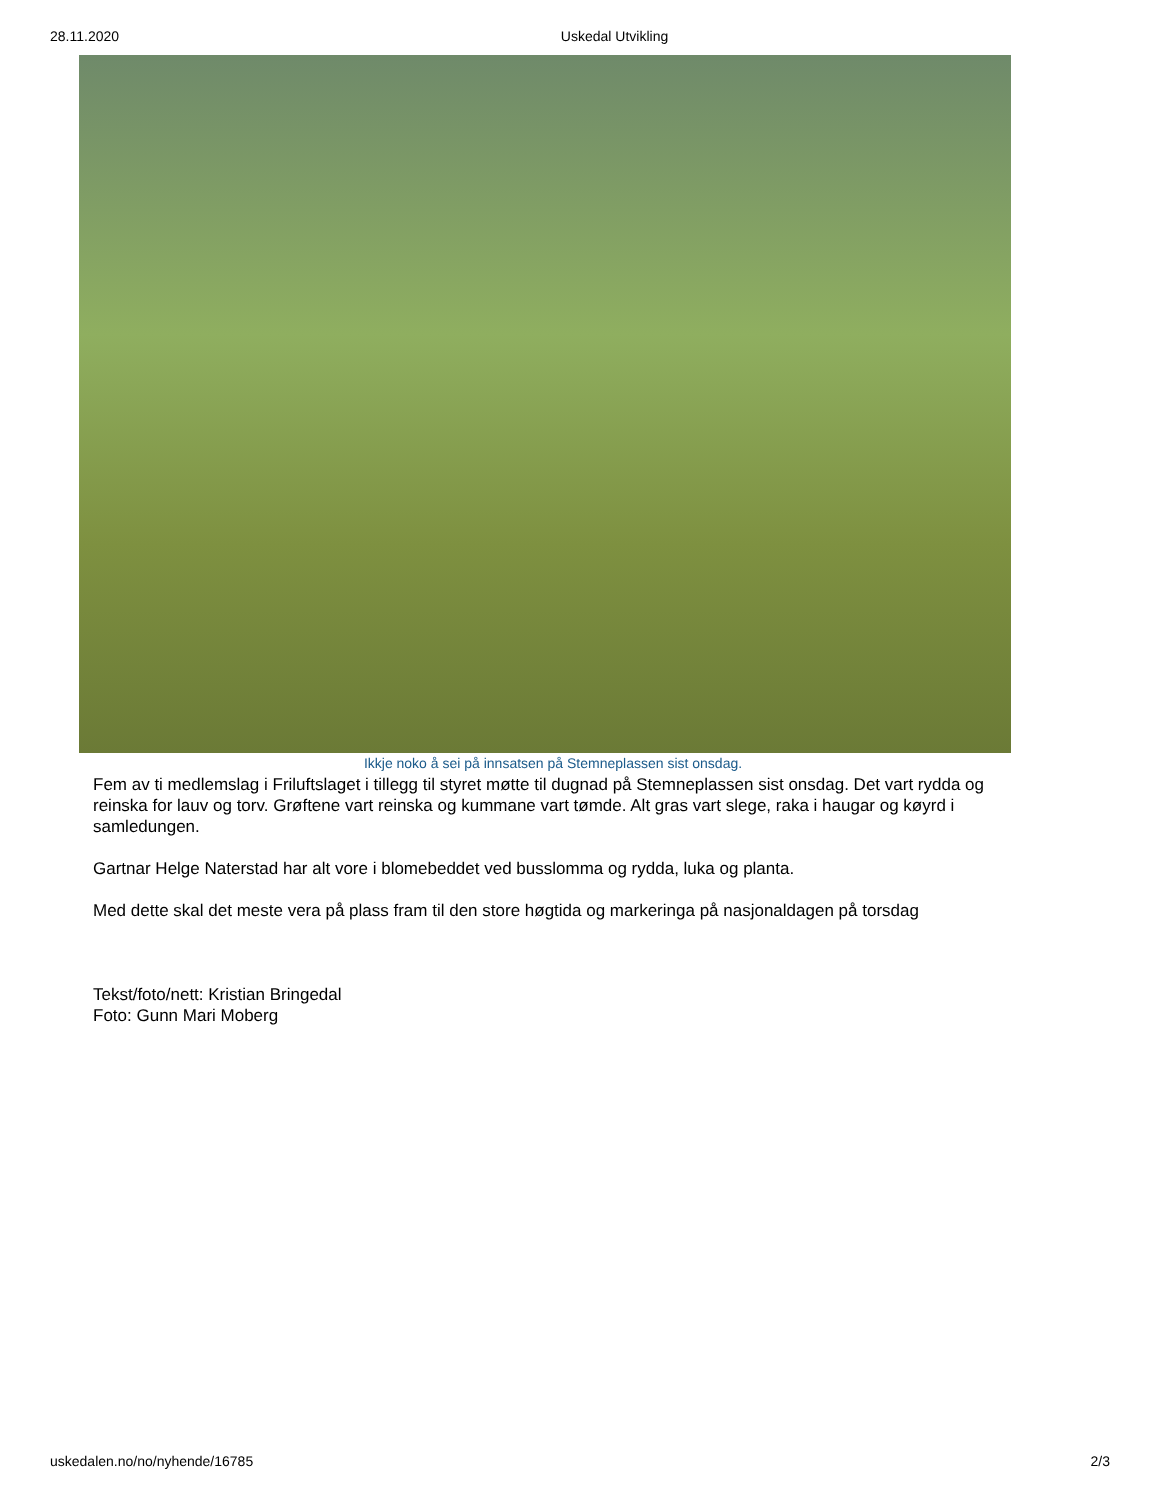28.11.2020 Uskedal Utvikling
Ikkje noko å sei på innsatsen på Stemneplassen sist onsdag.
Fem av ti medlemslag i Friluftslaget i tillegg til styret møtte til dugnad på Stemneplassen sist onsdag. Det vart rydda og reinska for lauv og torv. Grøftene vart reinska og kummane vart tømde. Alt gras vart slege, raka i haugar og køyrd i samledungen.
Gartnar Helge Naterstad har alt vore i blomebeddet ved busslomma og rydda, luka og planta.
Med dette skal det meste vera på plass fram til den store høgtida og markeringa på nasjonaldagen på torsdag
Tekst/foto/nett: Kristian Bringedal
Foto: Gunn Mari Moberg
uskedalen.no/no/nyhende/16785 2/3